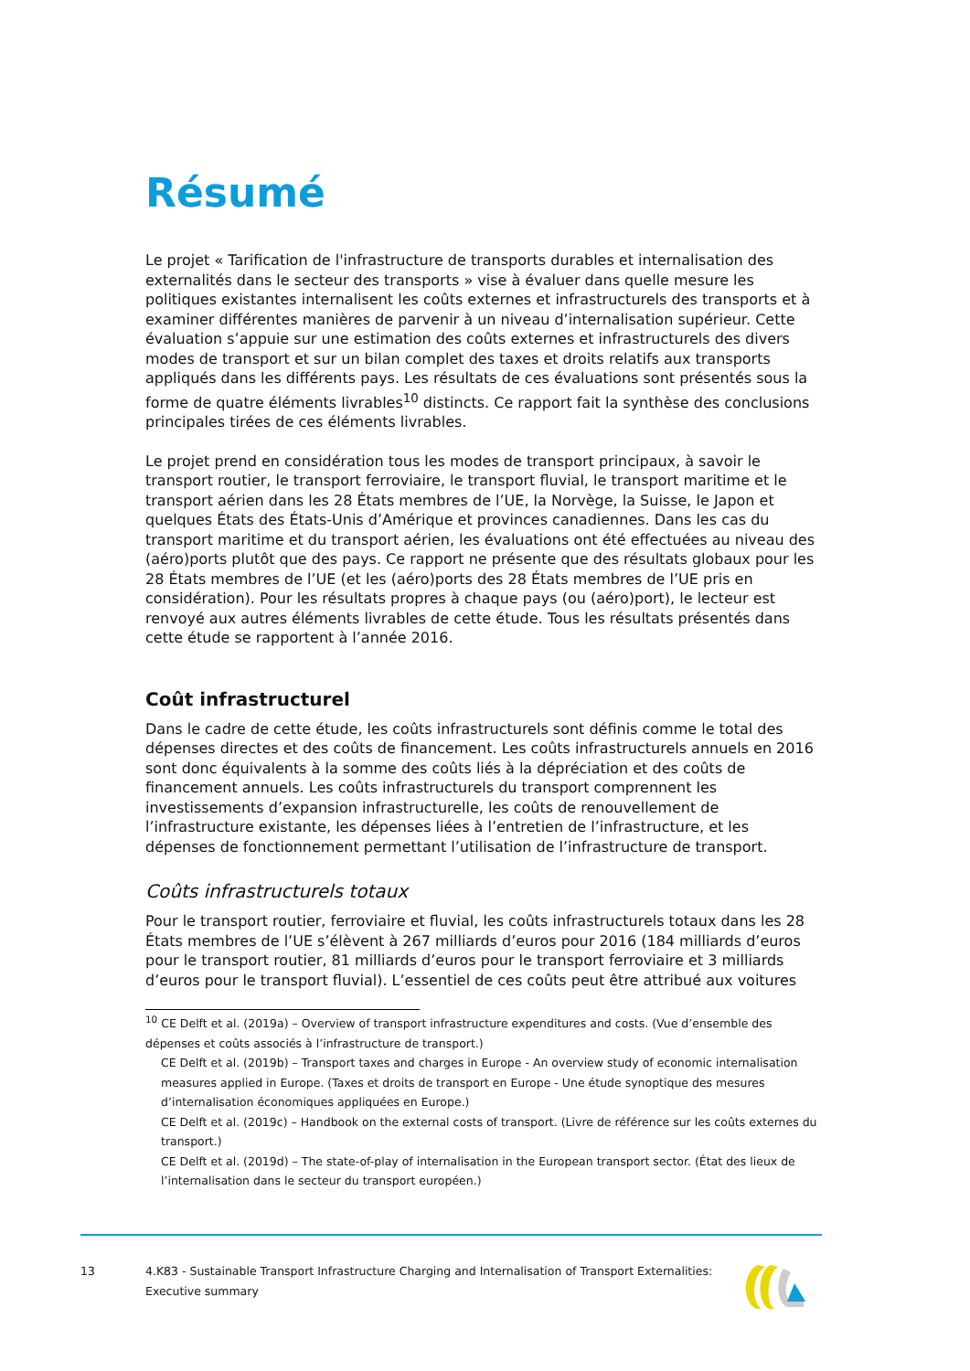Résumé
Le projet « Tarification de l'infrastructure de transports durables et internalisation des externalités dans le secteur des transports » vise à évaluer dans quelle mesure les politiques existantes internalisent les coûts externes et infrastructurels des transports et à examiner différentes manières de parvenir à un niveau d’internalisation supérieur. Cette évaluation s’appuie sur une estimation des coûts externes et infrastructurels des divers modes de transport et sur un bilan complet des taxes et droits relatifs aux transports appliqués dans les différents pays. Les résultats de ces évaluations sont présentés sous la forme de quatre éléments livrables<sup>10</sup> distincts. Ce rapport fait la synthèse des conclusions principales tirées de ces éléments livrables.
Le projet prend en considération tous les modes de transport principaux, à savoir le transport routier, le transport ferroviaire, le transport fluvial, le transport maritime et le transport aérien dans les 28 États membres de l’UE, la Norvège, la Suisse, le Japon et quelques États des États-Unis d’Amérique et provinces canadiennes. Dans les cas du transport maritime et du transport aérien, les évaluations ont été effectuées au niveau des (aéro)ports plutôt que des pays. Ce rapport ne présente que des résultats globaux pour les 28 États membres de l’UE (et les (aéro)ports des 28 États membres de l’UE pris en considération). Pour les résultats propres à chaque pays (ou (aéro)port), le lecteur est renvoyé aux autres éléments livrables de cette étude. Tous les résultats présentés dans cette étude se rapportent à l’année 2016.
Coût infrastructurel
Dans le cadre de cette étude, les coûts infrastructurels sont définis comme le total des dépenses directes et des coûts de financement. Les coûts infrastructurels annuels en 2016 sont donc équivalents à la somme des coûts liés à la dépréciation et des coûts de financement annuels. Les coûts infrastructurels du transport comprennent les investissements d’expansion infrastructurelle, les coûts de renouvellement de l’infrastructure existante, les dépenses liées à l’entretien de l’infrastructure, et les dépenses de fonctionnement permettant l’utilisation de l’infrastructure de transport.
Coûts infrastructurels totaux
Pour le transport routier, ferroviaire et fluvial, les coûts infrastructurels totaux dans les 28 États membres de l’UE s’élèvent à 267 milliards d’euros pour 2016 (184 milliards d’euros pour le transport routier, 81 milliards d’euros pour le transport ferroviaire et 3 milliards d’euros pour le transport fluvial). L’essentiel de ces coûts peut être attribué aux voitures
<sup>10</sup> CE Delft et al. (2019a) – Overview of transport infrastructure expenditures and costs. (Vue d’ensemble des dépenses et coûts associés à l’infrastructure de transport.)
CE Delft et al. (2019b) – Transport taxes and charges in Europe - An overview study of economic internalisation measures applied in Europe. (Taxes et droits de transport en Europe - Une étude synoptique des mesures d’internalisation économiques appliquées en Europe.)
CE Delft et al. (2019c) – Handbook on the external costs of transport. (Livre de référence sur les coûts externes du transport.)
CE Delft et al. (2019d) – The state-of-play of internalisation in the European transport sector. (État des lieux de l’internalisation dans le secteur du transport européen.)
13 4.K83 - Sustainable Transport Infrastructure Charging and Internalisation of Transport Externalities: Executive summary